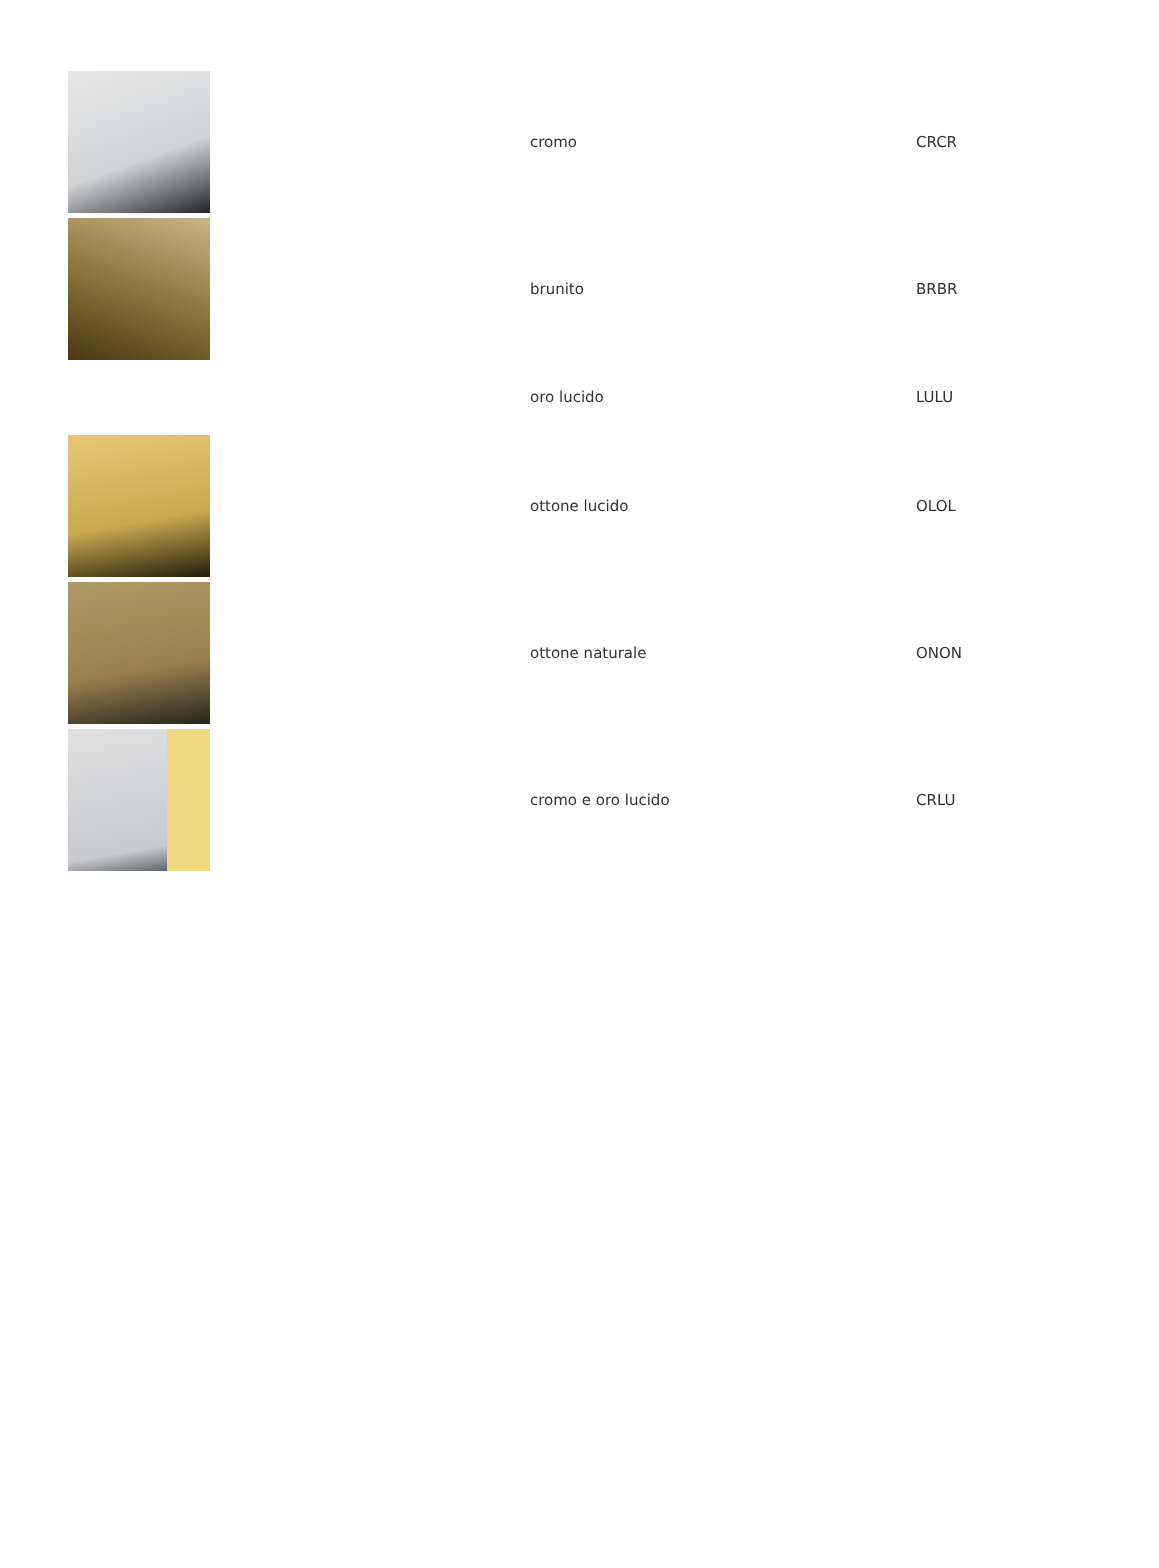| | cromo | CRCR |
| | brunito | BRBR |
| | oro lucido | LULU |
| | ottone lucido | OLOL |
| | ottone naturale | ONON |
| | cromo e oro lucido | CRLU |